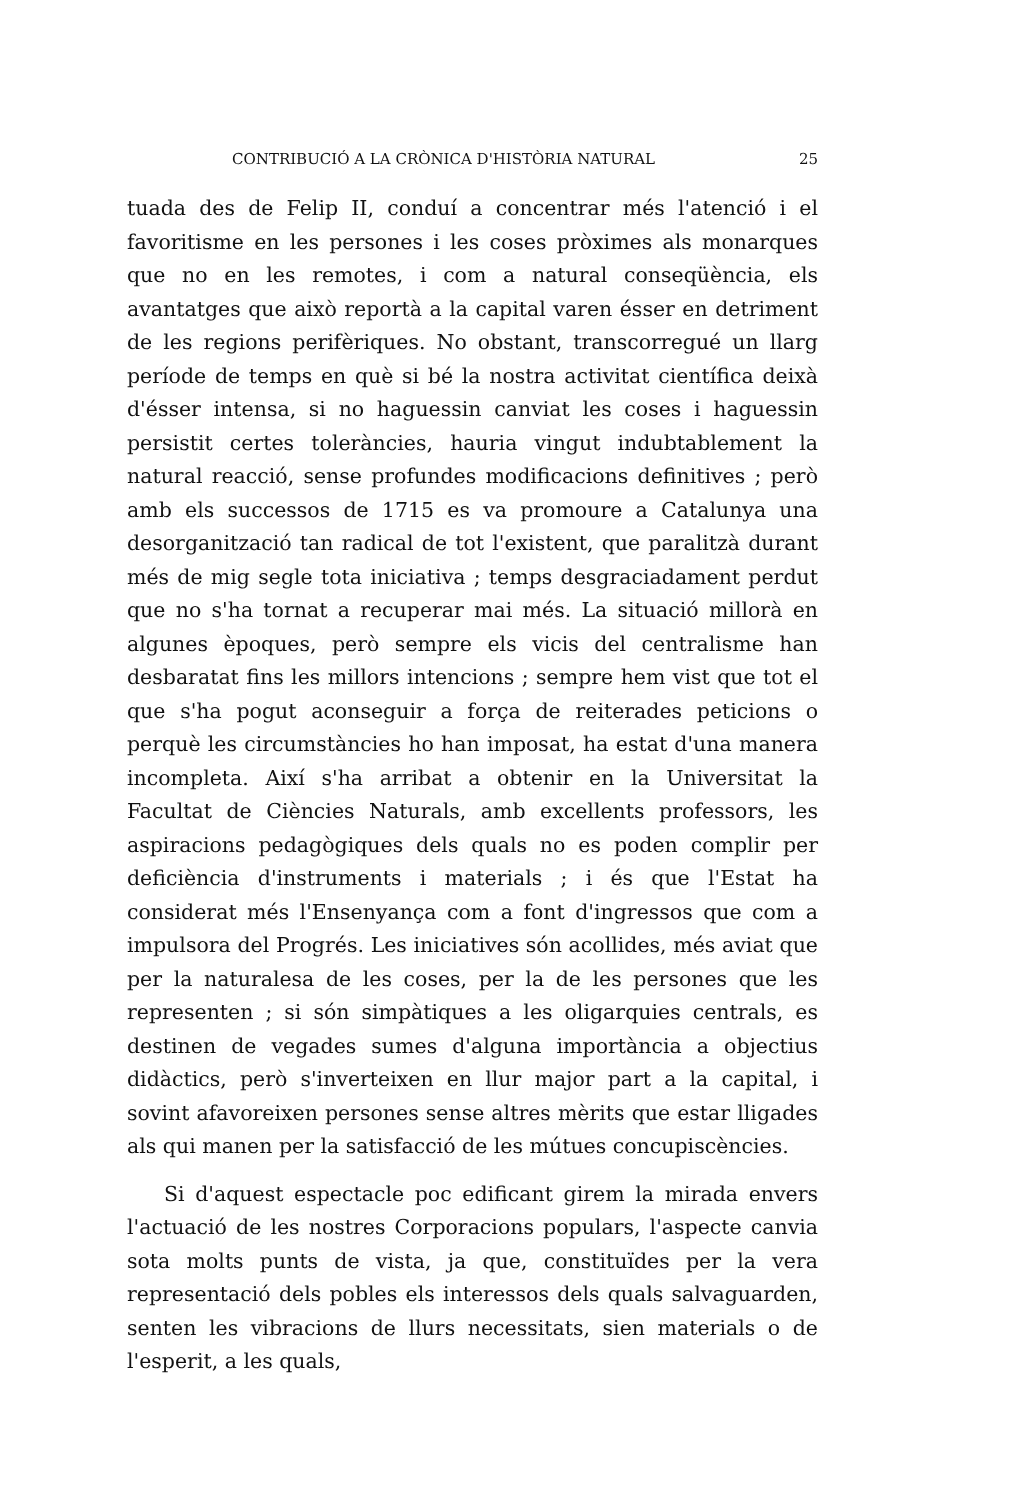CONTRIBUCIÓ A LA CRÒNICA D'HISTÒRIA NATURAL 25
tuada des de Felip II, conduí a concentrar més l'atenció i el favoritisme en les persones i les coses pròximes als monarques que no en les remotes, i com a natural conseqüència, els avantatges que això reportà a la capital varen ésser en detriment de les regions perifèriques. No obstant, transcorregué un llarg període de temps en què si bé la nostra activitat científica deixà d'ésser intensa, si no haguessin canviat les coses i haguessin persistit certes toleràncies, hauria vingut indubtablement la natural reacció, sense profundes modificacions definitives ; però amb els successos de 1715 es va promoure a Catalunya una desorganització tan radical de tot l'existent, que paralitzà durant més de mig segle tota iniciativa ; temps desgraciadament perdut que no s'ha tornat a recuperar mai més. La situació millorà en algunes èpoques, però sempre els vicis del centralisme han desbaratat fins les millors intencions ; sempre hem vist que tot el que s'ha pogut aconseguir a força de reiterades peticions o perquè les circumstàncies ho han imposat, ha estat d'una manera incompleta. Així s'ha arribat a obtenir en la Universitat la Facultat de Ciències Naturals, amb excellents professors, les aspiracions pedagògiques dels quals no es poden complir per deficiència d'instruments i materials ; i és que l'Estat ha considerat més l'Ensenyança com a font d'ingressos que com a impulsora del Progrés. Les iniciatives són acollides, més aviat que per la naturalesa de les coses, per la de les persones que les representen ; si són simpàtiques a les oligarquies centrals, es destinen de vegades sumes d'alguna importància a objectius didàctics, però s'inverteixen en llur major part a la capital, i sovint afavoreixen persones sense altres mèrits que estar lligades als qui manen per la satisfacció de les mútues concupiscències.
Si d'aquest espectacle poc edificant girem la mirada envers l'actuació de les nostres Corporacions populars, l'aspecte canvia sota molts punts de vista, ja que, constituïdes per la vera representació dels pobles els interessos dels quals salvaguarden, senten les vibracions de llurs necessitats, sien materials o de l'esperit, a les quals,